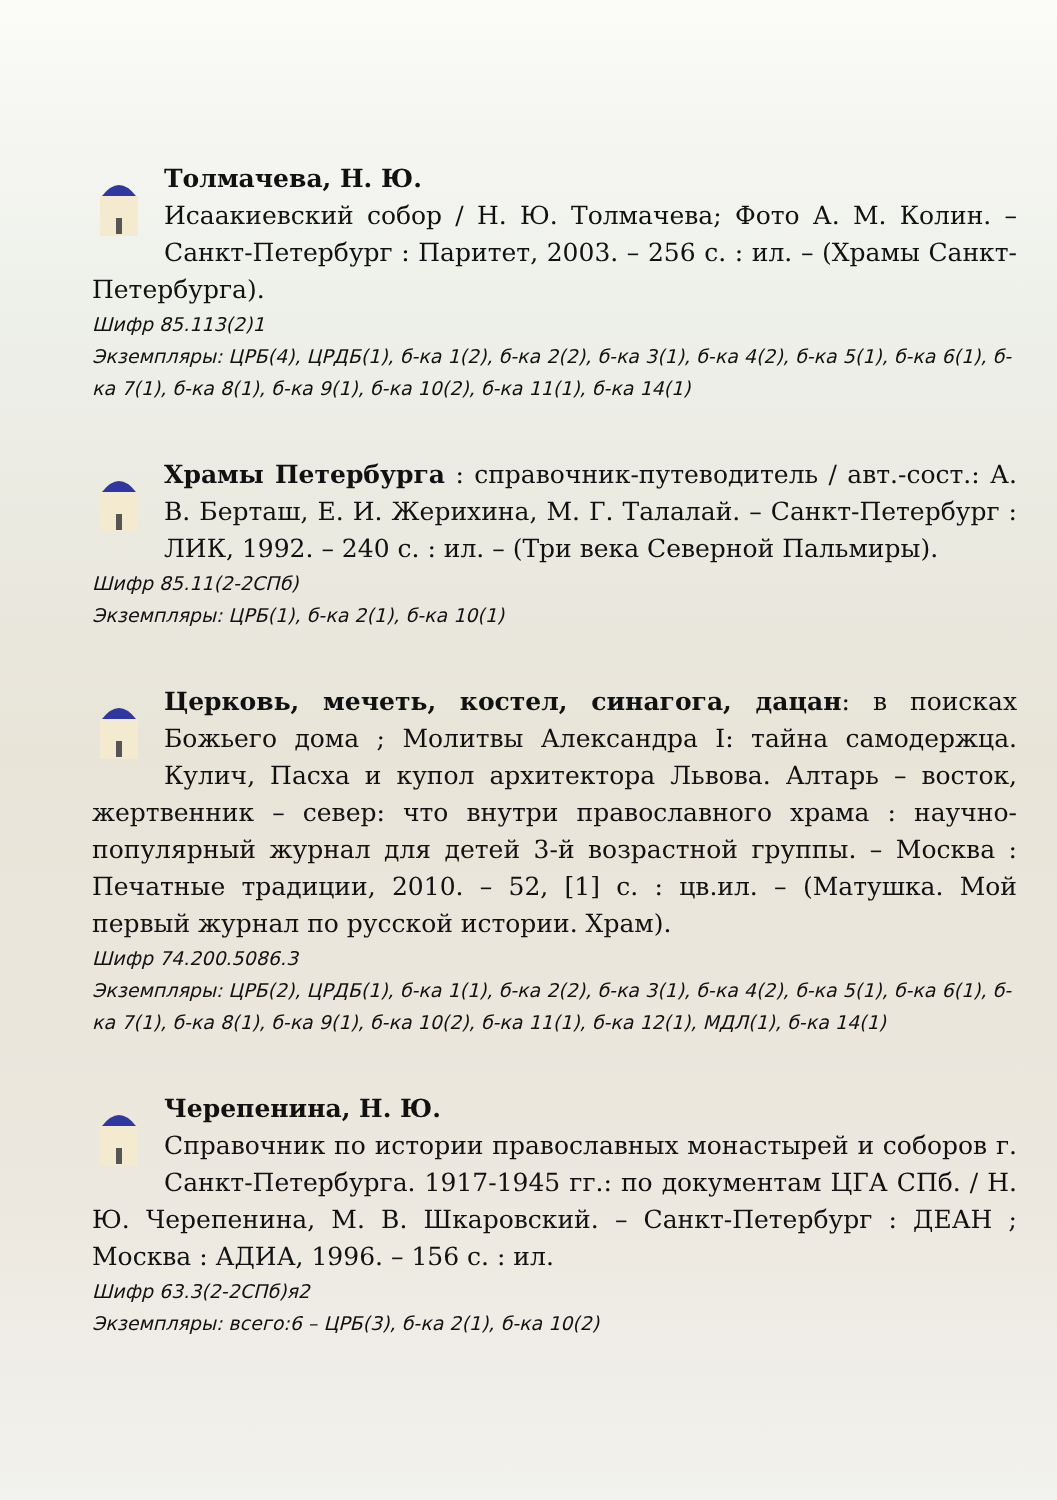Толмачева, Н. Ю.
Исаакиевский собор / Н. Ю. Толмачева; Фото А. М. Колин. – Санкт-Петербург : Паритет, 2003. – 256 с. : ил. – (Храмы Санкт-Петербурга).
Шифр 85.113(2)1
Экземпляры: ЦРБ(4), ЦРДБ(1), б-ка 1(2), б-ка 2(2), б-ка 3(1), б-ка 4(2), б-ка 5(1), б-ка 6(1), б-ка 7(1), б-ка 8(1), б-ка 9(1), б-ка 10(2), б-ка 11(1), б-ка 14(1)
Храмы Петербурга : справочник-путеводитель / авт.-сост.: А. В. Берташ, Е. И. Жерихина, М. Г. Талалай. – Санкт-Петербург : ЛИК, 1992. – 240 с. : ил. – (Три века Северной Пальмиры).
Шифр 85.11(2-2СПб)
Экземпляры: ЦРБ(1), б-ка 2(1), б-ка 10(1)
Церковь, мечеть, костел, синагога, дацан: в поисках Божьего дома ; Молитвы Александра I: тайна самодержца. Кулич, Пасха и купол архитектора Львова. Алтарь – восток, жертвенник – север: что внутри православного храма : научно-популярный журнал для детей 3-й возрастной группы. – Москва : Печатные традиции, 2010. – 52, [1] с. : цв.ил. – (Матушка. Мой первый журнал по русской истории. Храм).
Шифр 74.200.5086.3
Экземпляры: ЦРБ(2), ЦРДБ(1), б-ка 1(1), б-ка 2(2), б-ка 3(1), б-ка 4(2), б-ка 5(1), б-ка 6(1), б-ка 7(1), б-ка 8(1), б-ка 9(1), б-ка 10(2), б-ка 11(1), б-ка 12(1), МДЛ(1), б-ка 14(1)
Черепенина, Н. Ю.
Справочник по истории православных монастырей и соборов г. Санкт-Петербурга. 1917-1945 гг.: по документам ЦГА СПб. / Н. Ю. Черепенина, М. В. Шкаровский. – Санкт-Петербург : ДЕАН ; Москва : АДИА, 1996. – 156 с. : ил.
Шифр 63.3(2-2СПб)я2
Экземпляры: всего:6 – ЦРБ(3), б-ка 2(1), б-ка 10(2)